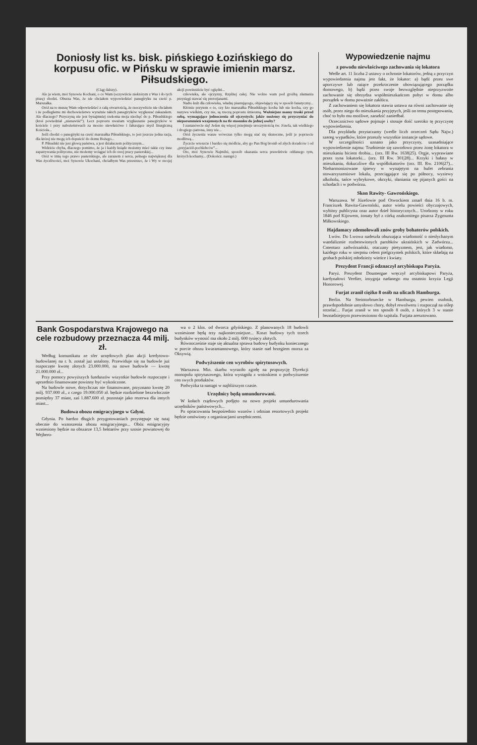Doniosły list ks. bisk. pińskiego Łozińskiego do korpusu ofic. w Pińsku w sprawie imienin marsz. Piłsudskiego.
(Ciąg dalszy).
Ale ja wiem, moi Synowie Kochani, o co Wam (oczywiście niektórym z Was i do tych piszę) chodzi. Oburza Was, że nie chciałem wypowiedzieć panegiryku na cześć p. Marszałka.
Otóż na to muszę Wam odpowiedzieć z całą otwartością, że rzeczywiście nie chciałem i że podległemu mi duchowieństwu wyraźnie takich panegiryków wygłaszać zakazałem. Ale dlaczego? Przyczyną nie jest bynajmniej rzekoma moja niechęć do p. Piłsudskiego (ktoś powiedział „nienawiść”). Lecz poprostu uważam wygłaszanie panegiryków w kościele i przy nabożeństwach za mocno niewłaściwe i fałszujące myśl liturgiczną Kościoła...
Jeśli chodzi o panegiryki na cześć marszałka Piłsudskiego, to jest jeszcze jedna racja, dla której nie mogę ich dopuścić do domu Bożego...
P. Piłsudski nie jest głową państwa, a jest działaczem politycznym...
Widzicie chyba, dlaczego pomimo, że ja i każdy ksiądz możemy mieć takie czy inne zapatrywania polityczne, nie możemy wciągać ich do swej pracy pasterskiej...
Otóż w imię tego prawo pasterskiego, ale zarazem z serca, pełnego największej dla Was życzliwości, moi Synowie Ukochani, chciałbym Was przestrzec, że i Wy w swojej akcji powinniście być oględni...
człowieka, ale ojczyzny, Rzplitej całej. Nie wolno wam pod groźbą złamania przysięgi stawać się pretorjanami.
Nadto kult dla człowieka, władzę piastującego, objawiający się w sposób fanatyczny...
Kłótnie przytem o to, czy kto marszałka Piłsudskiego kocha lub nie kocha, czy go nazywa wielkim, czy nie, są rzeczą poprostu śmieszną. Ważniejsze mamy troski przed sobą, wymagające jednoczenia sił ojczystych; jakże możemy się przyczyniać do nieporozumień wzajemnych na tle stosunku do jednej osoby?
I zastanówcie się! Jeden się więcej przejmuje uroczystością św. Józefa, tak wielkiego i drogiego patrona, inny nie...
Otóż życzenia wasze wówczas tylko mogą stać się skuteczne, jeśli je poprzecie modlitwą...
Życzcie wreszcie i bardzo się módlcie, aby go Pan Bóg bronił od złych doradców i od „przyjaciół-pochlebców”...
Oto, moi Synowie Najmilsi, sposób okazania serca prawdziwie oddanego tym, których kochamy... (Dokończ. nastąpi.)
Wypowiedzenie najmu
z powodu niewłaściwego zachowania się lokatora
Wedle art. 11 liczba 2 ustawy o ochronie lokatorów, jedną z przyczyn wypowiedzenia najmu jest fakt, że lokator: a) bądź przez swe uporczywe lub rażące przekroczenie obowiązującego porządku domowego, b) bądź przez swoje bezwzględnie nieprzyzwoite zachowanie się obrzydza współmieszkańcom pobyt w domu albo porządek w domu poważnie zakłóca.
Z zachowaniem się lokatora stawia ustawa na równi zachowanie się osób, przez niego do mieszkania przyjętych, jeśli on temu postępowaniu, choć to było mu możliwe, zaradzić zaniedbał.
Orzecznictwo sądowe pojmuje i stosuje dość szeroko tę przyczynę wypowiedzenia.
Dla przykładu przytaczamy (wedle liczb orzeczeń Sądu Najw.) szereg wypadków, które przeszły wszystkie instancje sądowe.
W szczególności uznano jako przyczyny, uzasadniające wypowiedzenie najmu: Trudnienie się zawodowo przez żonę lokatora w mieszkaniu biciem drobiu... (orz. III Rw. 1638|25). Orgje, wyprawiane przez syna lokatorki... (orz. III Rw. 301|28)... Krzyki i hałasy w mieszkaniu, dokuczliwe dla współlokatorów (orz. III. Rw. 2106|27)... Nieharmonizowane śpiewy w wynajętym na bufet zebrania stowarzyszeniowe lokalu, przeciągające się po północy, wyziewy alkoholu, tańce wybrykowe, okrzyki, słaniania się pijanych gości na schodach i w podwórzu.
Skon Rawity- Gawrońskiego.
Warszawa. W Józefowie pod Otwockiem zmarł dnia 16 b. m. Franciszek Rawita-Gawroński, autor wielu powieści obyczajowych, wybitny publicysta oraz autor dzieł historycznych... Urodzony w roku 1846 pod Kijowem, żonaty był z córką znakomitego pisarza Zygmunta Miłkowskiego.
Hajdamacy zdemolowali znów groby bohaterów polskich.
Lwów. Do Lwowa nadeszła oburzająca wiadomość o niesłychanym wandalizmie rozbestwionych parobków ukraińskich w Zadwórzu... Cmentarz zadwórzański, otaczany pietyzmem, jest, jak wiadomo, każdego roku w sierpniu celem pielgrzymek polskich, które składają na grobach polskiej młodzieży wieńce i kwiaty.
Prezydent Francji odznaczył arcybiskupa Paryża.
Paryż. Prezydent Doumergue wręczył arcybiskupowi Paryża, kardynałowi Verdier, insygnja nadanego mu ostatnio krzyża Legji Honorowej.
Furjat zranił ciężko 8 osób na ulicach Hamburga.
Berlin. Na Steintorbruecke w Hamburgu, pewien osobnik, prawdopodobnie umysłowo chory, dobył rewolweru i rozpoczął na oślep strzelać... Furjat zranił w ten sposób 8 osób, z których 3 w stanie beznadziejnym przewiezionno do szpitala. Furjata aresztowano.
Bank Gospodarstwa Krajowego na cele rozbudowy przeznacza 44 milj. zł.
Według komunikatu ze sfer urzędowych plan akcji kredytowo-budowlanej na r. b. został już ustalony. Przewiduje się na budowle już rozpoczęte kwotę złotych 23.000.000, na nowe budowle — kwotę 21.000.000 zł...
Przy pomocy powyższych funduszów wszystkie budowle rozpoczęte i uprzednio finansowane powinny być wykończone.
Na budowle nowe, dotychczas nie finansowane, przyznano kwotę 20 milj. 937.000 zł., z czego 19.000.050 zł. będzie rozdzielone bezzwłocznie pomiędzy 37 miast, zaś 1.887.600 zł. pozostaje jako rezerwa dla innych miast...
Budowa obozu emigracyjnego w Gdyni.
Gdynia. Po bardzo długich przygotowaniach przystępuje się tutaj obecnie do wznoszenia obozu emigracyjnego... Obóz emigracyjny wzniesiony będzie na obszarze 13,5 hektarów przy szosie powiatowej do Wejhero-
wa o 2 klm. od dworca gdyńskiego. Z planowanych 18 budowli wzniesione będą trzy najkonieczniejsze... Koszt budowy tych trzech budynków wynosić ma około 2 milj. 600 tysięcy złotych.
Równocześnie staje się aktualna sprawa budowy budynku koniecznego w porcie obozu kwarantannowego, który stanie nad brzegiem morza za Oksywią.
Podwyższenie cen wyrobów spirytusowych.
Warszawa. Min. skarbu wyraziło zgodę na propozycję Dyrekcji monopolu spirytusowego, która wystąpiła z wnioskiem o podwyższenie cen swych produktów.
Podwyżka ta nastąpi w najbliższym czasie.
Urzędnicy będą umundurowani.
W kołach rządowych podjęto na nowo projekt umundurowania urzędników państwowych...
Po opracowaniu bezpośrednio wzorów i odmian resortowych projekt będzie omówiony z organizacjami urzędniczemi.